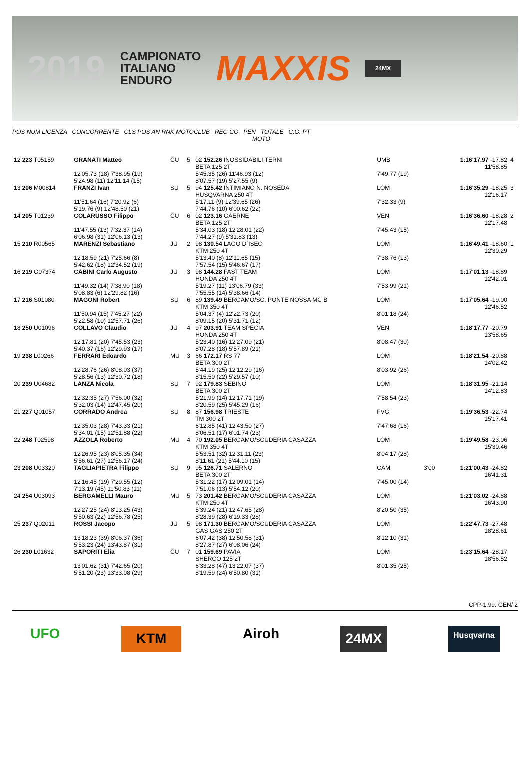2019 CAMPIONATO
ITALIANO
ENDURO MAXXIS 24MX
POS NUM LICENZA CONCORRENTE CLS POS AN RNK MOTOCLUB REG CO PEN TOTALE C.G. PT
MOTO
| 12 223 T05159 | GRANATI Matteo | CU | 5 | 02 152.26 INOSSIDABILI TERNI BETA 125 2T | UMB | | 1:16'17.97 -17.82 11'58.85 | 4 |
| | 12'05.73 (18) 7'38.95 (19) 5'24.98 (11) 12'11.14 (15) | | | 5'45.35 (26) 11'46.93 (12) 8'07.57 (19) 5'27.55 (9) | 7'49.77 (19) | | | |
| 13 206 M00814 | FRANZI Ivan | SU | 5 | 94 125.42 INTIMIANO N. NOSEDA HUSQVARNA 250 4T | LOM | | 1:16'35.29 -18.25 12'16.17 | 3 |
| | 11'51.64 (16) 7'20.92 (6) 5'19.76 (9) 12'48.50 (21) | | | 5'17.11 (9) 12'39.65 (26) 7'44.76 (10) 6'00.62 (22) | 7'32.33 (9) | | | |
| 14 205 T01239 | COLARUSSO Filippo | CU | 6 | 02 123.16 GAERNE BETA 125 2T | VEN | | 1:16'36.60 -18.28 12'17.48 | 2 |
| | 11'47.55 (13) 7'32.37 (14) 6'06.98 (31) 12'06.13 (13) | | | 5'34.03 (18) 12'28.01 (22) 7'44.27 (9) 5'31.83 (13) | 7'45.43 (15) | | | |
| 15 210 R00565 | MARENZI Sebastiano | JU | 2 | 98 130.54 LAGO D`ISEO KTM 250 4T | LOM | | 1:16'49.41 -18.60 12'30.29 | 1 |
| | 12'18.59 (21) 7'25.66 (8) 5'42.62 (18) 12'34.52 (19) | | | 5'13.40 (8) 12'11.65 (15) 7'57.54 (15) 5'46.67 (17) | 7'38.76 (13) | | | |
| 16 219 G07374 | CABINI Carlo Augusto | JU | 3 | 98 144.28 FAST TEAM HONDA 250 4T | LOM | | 1:17'01.13 -18.89 12'42.01 | |
| | 11'49.32 (14) 7'38.90 (18) 5'08.83 (6) 12'29.82 (16) | | | 5'19.27 (11) 13'06.79 (33) 7'55.55 (14) 5'38.66 (14) | 7'53.99 (21) | | | |
| 17 216 S01080 | MAGONI Robert | SU | 6 | 89 139.49 BERGAMO/SC. PONTE NOSSA MC B KTM 350 4T | LOM | | 1:17'05.64 -19.00 12'46.52 | |
| | 11'50.94 (15) 7'45.27 (22) 5'22.58 (10) 12'57.71 (26) | | | 5'04.37 (4) 12'22.73 (20) 8'09.15 (20) 5'31.71 (12) | 8'01.18 (24) | | | |
| 18 250 U01096 | COLLAVO Claudio | JU | 4 | 97 203.91 TEAM SPECIA HONDA 250 4T | VEN | | 1:18'17.77 -20.79 13'58.65 | |
| | 12'17.81 (20) 7'45.53 (23) 5'40.37 (16) 12'29.93 (17) | | | 5'23.40 (16) 12'27.09 (21) 8'07.28 (18) 5'57.89 (21) | 8'08.47 (30) | | | |
| 19 238 L00266 | FERRARI Edoardo | MU | 3 | 66 172.17 RS 77 BETA 300 2T | LOM | | 1:18'21.54 -20.88 14'02.42 | |
| | 12'28.76 (26) 8'08.03 (37) 5'28.56 (13) 12'30.72 (18) | | | 5'44.19 (25) 12'12.29 (16) 8'15.50 (22) 5'29.57 (10) | 8'03.92 (26) | | | |
| 20 239 U04682 | LANZA Nicola | SU | 7 | 92 179.83 SEBINO BETA 300 2T | LOM | | 1:18'31.95 -21.14 14'12.83 | |
| | 12'32.35 (27) 7'56.00 (32) 5'32.03 (14) 12'47.45 (20) | | | 5'21.99 (14) 12'17.71 (19) 8'20.59 (25) 5'45.29 (16) | 7'58.54 (23) | | | |
| 21 227 Q01057 | CORRADO Andrea | SU | 8 | 87 156.98 TRIESTE TM 300 2T | FVG | | 1:19'36.53 -22.74 15'17.41 | |
| | 12'35.03 (28) 7'43.33 (21) 5'34.01 (15) 12'51.88 (22) | | | 6'12.85 (41) 12'43.50 (27) 8'06.51 (17) 6'01.74 (23) | 7'47.68 (16) | | | |
| 22 248 T02598 | AZZOLA Roberto | MU | 4 | 70 192.05 BERGAMO/SCUDERIA CASAZZA KTM 350 4T | LOM | | 1:19'49.58 -23.06 15'30.46 | |
| | 12'26.95 (23) 8'05.35 (34) 5'56.61 (27) 12'56.17 (24) | | | 5'53.51 (32) 12'31.11 (23) 8'11.61 (21) 5'44.10 (15) | 8'04.17 (28) | | | |
| 23 208 U03320 | TAGLIAPIETRA Filippo | SU | 9 | 95 126.71 SALERNO BETA 300 2T | CAM | 3'00 | 1:21'00.43 -24.82 16'41.31 | |
| | 12'16.45 (19) 7'29.55 (12) 7'13.19 (45) 11'50.83 (11) | | | 5'31.22 (17) 12'09.01 (14) 7'51.06 (13) 5'54.12 (20) | 7'45.00 (14) | | | |
| 24 254 U03093 | BERGAMELLI Mauro | MU | 5 | 73 201.42 BERGAMO/SCUDERIA CASAZZA KTM 250 4T | LOM | | 1:21'03.02 -24.88 16'43.90 | |
| | 12'27.25 (24) 8'13.25 (43) 5'50.63 (22) 12'56.78 (25) | | | 5'39.24 (21) 12'47.65 (28) 8'28.39 (28) 6'19.33 (28) | 8'20.50 (35) | | | |
| 25 237 Q02011 | ROSSI Jacopo | JU | 5 | 98 171.30 BERGAMO/SCUDERIA CASAZZA GAS GAS 250 2T | LOM | | 1:22'47.73 -27.48 18'28.61 | |
| | 13'18.23 (39) 8'06.37 (36) 5'53.23 (24) 13'43.87 (31) | | | 6'07.42 (38) 12'50.58 (31) 8'27.87 (27) 6'08.06 (24) | 8'12.10 (31) | | | |
| 26 230 L01632 | SAPORITI Elia | CU | 7 | 01 159.69 PAVIA SHERCO 125 2T | LOM | | 1:23'15.64 -28.17 18'56.52 | |
| | 13'01.62 (31) 7'42.65 (20) 5'51.20 (23) 13'33.08 (29) | | | 6'33.28 (47) 13'22.07 (37) 8'19.59 (24) 6'50.80 (31) | 8'01.35 (25) | | | |
CPP-1.99. GEN/ 2
UFO KTM Airoh 24MX Husqvarna